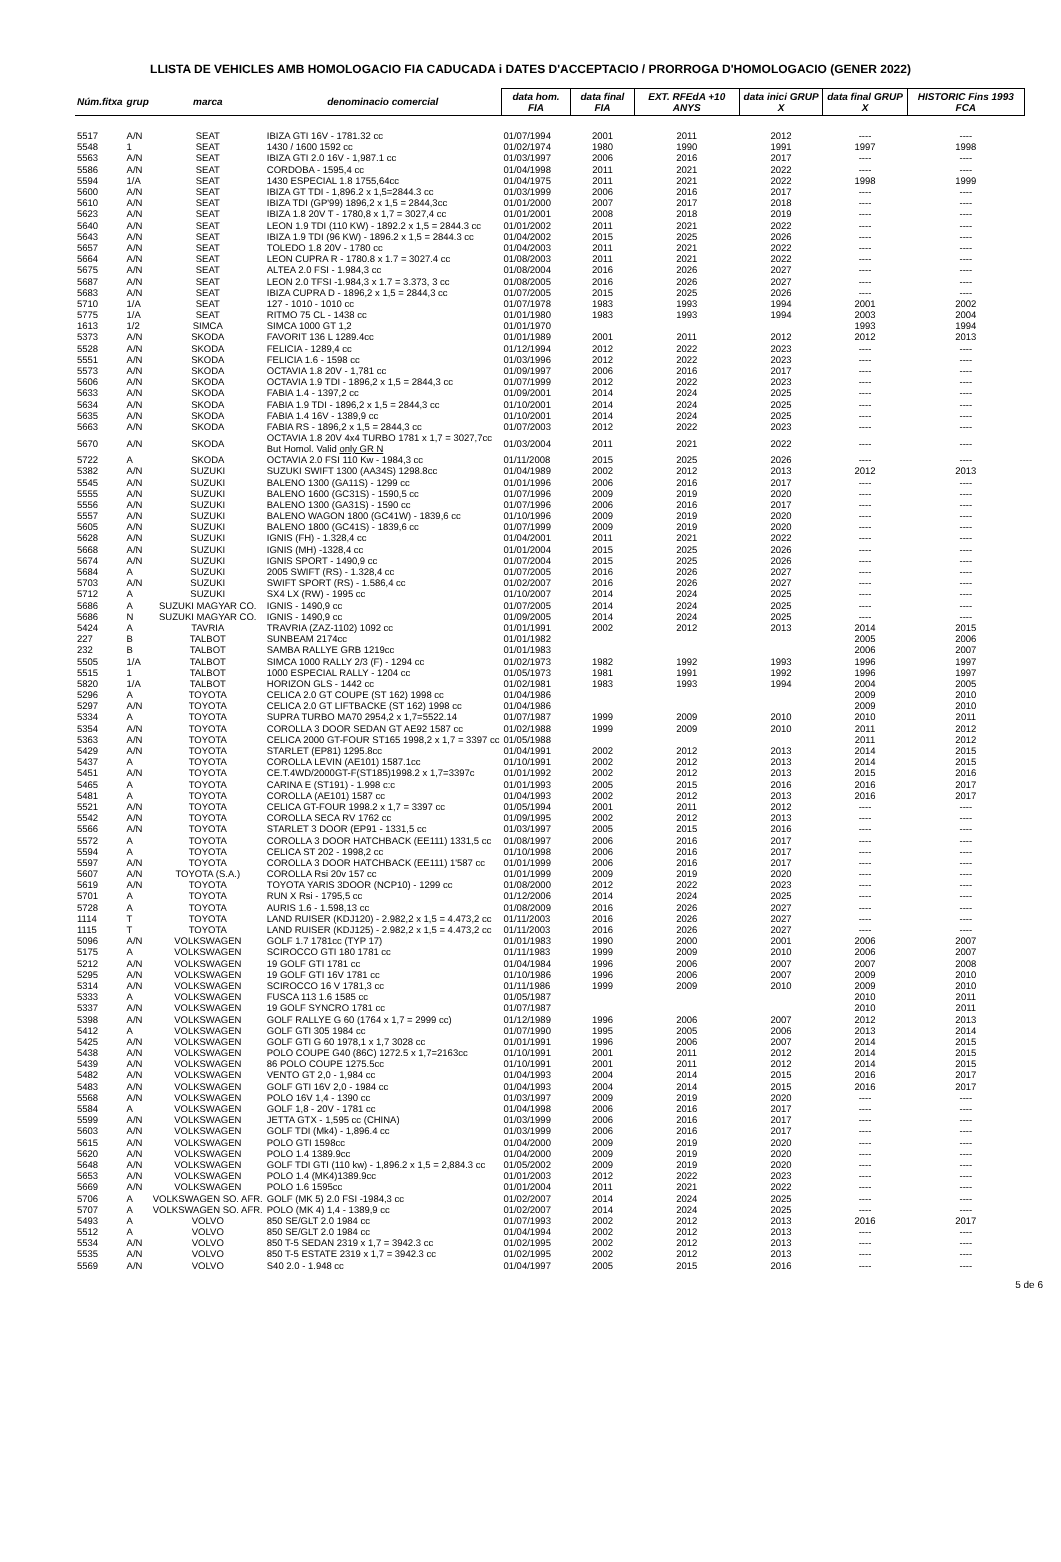LLISTA DE VEHICLES AMB HOMOLOGACIO FIA CADUCADA i DATES D'ACCEPTACIO / PRORROGA D'HOMOLOGACIO (GENER 2022)
| Núm.fitxa | grup | marca | denominacio comercial | data hom. FIA | data final FIA | EXT. RFEdA +10 ANYS | data inici GRUP X | data final GRUP X | HISTORIC Fins 1993 FCA |
| --- | --- | --- | --- | --- | --- | --- | --- | --- | --- |
| 5517 | A/N | SEAT | IBIZA GTI 16V - 1781.32 cc | 01/07/1994 | 2001 | 2011 | 2012 | ---- | ---- |
| 5548 | 1 | SEAT | 1430 / 1600 1592 cc | 01/02/1974 | 1980 | 1990 | 1991 | 1997 | 1998 |
| 5563 | A/N | SEAT | IBIZA GTI 2.0 16V - 1,987.1 cc | 01/03/1997 | 2006 | 2016 | 2017 | ---- | ---- |
| 5586 | A/N | SEAT | CORDOBA - 1595,4 cc | 01/04/1998 | 2011 | 2021 | 2022 | ---- | ---- |
| 5594 | 1/A | SEAT | 1430 ESPECIAL 1.8 1755,64cc | 01/04/1975 | 2011 | 2021 | 2022 | 1998 | 1999 |
| 5600 | A/N | SEAT | IBIZA GT TDI - 1,896.2 x 1,5=2844.3 cc | 01/03/1999 | 2006 | 2016 | 2017 | ---- | ---- |
| 5610 | A/N | SEAT | IBIZA TDI (GP'99) 1896,2 x 1,5 = 2844,3cc | 01/01/2000 | 2007 | 2017 | 2018 | ---- | ---- |
| 5623 | A/N | SEAT | IBIZA 1.8 20V T - 1780,8 x 1,7 = 3027,4 cc | 01/01/2001 | 2008 | 2018 | 2019 | ---- | ---- |
| 5640 | A/N | SEAT | LEON 1.9 TDI (110 KW) - 1892.2 x 1,5 = 2844.3 cc | 01/01/2002 | 2011 | 2021 | 2022 | ---- | ---- |
| 5643 | A/N | SEAT | IBIZA 1.9 TDI (96 KW) - 1896.2 x 1,5 = 2844.3 cc | 01/04/2002 | 2015 | 2025 | 2026 | ---- | ---- |
| 5657 | A/N | SEAT | TOLEDO 1.8 20V - 1780 cc | 01/04/2003 | 2011 | 2021 | 2022 | ---- | ---- |
| 5664 | A/N | SEAT | LEON CUPRA R - 1780.8 x 1.7 = 3027.4 cc | 01/08/2003 | 2011 | 2021 | 2022 | ---- | ---- |
| 5675 | A/N | SEAT | ALTEA 2.0 FSI - 1.984,3 cc | 01/08/2004 | 2016 | 2026 | 2027 | ---- | ---- |
| 5687 | A/N | SEAT | LEON 2.0 TFSI -1.984,3 x 1.7 = 3.373, 3 cc | 01/08/2005 | 2016 | 2026 | 2027 | ---- | ---- |
| 5683 | A/N | SEAT | IBIZA CUPRA D - 1896,2 x 1,5 = 2844,3 cc | 01/07/2005 | 2015 | 2025 | 2026 | ---- | ---- |
| 5710 | 1/A | SEAT | 127 - 1010 - 1010 cc | 01/07/1978 | 1983 | 1993 | 1994 | 2001 | 2002 |
| 5775 | 1/A | SEAT | RITMO 75 CL - 1438 cc | 01/01/1980 | 1983 | 1993 | 1994 | 2003 | 2004 |
| 1613 | 1/2 | SIMCA | SIMCA 1000 GT 1,2 | 01/01/1970 | | | | 1993 | 1994 |
| 5373 | A/N | SKODA | FAVORIT 136 L 1289.4cc | 01/01/1989 | 2001 | 2011 | 2012 | 2012 | 2013 |
| 5528 | A/N | SKODA | FELICIA - 1289,4 cc | 01/12/1994 | 2012 | 2022 | 2023 | ---- | ---- |
| 5551 | A/N | SKODA | FELICIA 1.6 - 1598 cc | 01/03/1996 | 2012 | 2022 | 2023 | ---- | ---- |
| 5573 | A/N | SKODA | OCTAVIA 1.8 20V - 1,781 cc | 01/09/1997 | 2006 | 2016 | 2017 | ---- | ---- |
| 5606 | A/N | SKODA | OCTAVIA 1.9 TDI - 1896,2 x 1,5 = 2844,3 cc | 01/07/1999 | 2012 | 2022 | 2023 | ---- | ---- |
| 5633 | A/N | SKODA | FABIA 1.4 - 1397,2 cc | 01/09/2001 | 2014 | 2024 | 2025 | ---- | ---- |
| 5634 | A/N | SKODA | FABIA 1.9 TDI - 1896,2 x 1,5 = 2844,3 cc | 01/10/2001 | 2014 | 2024 | 2025 | ---- | ---- |
| 5635 | A/N | SKODA | FABIA 1.4 16V - 1389,9 cc | 01/10/2001 | 2014 | 2024 | 2025 | ---- | ---- |
| 5663 | A/N | SKODA | FABIA RS - 1896,2 x 1,5 = 2844,3 cc | 01/07/2003 | 2012 | 2022 | 2023 | ---- | ---- |
| 5670 | A/N | SKODA | OCTAVIA 1.8 20V 4x4 TURBO 1781 x 1,7 = 3027,7cc But Homol. Valid only GR N | 01/03/2004 | 2011 | 2021 | 2022 | ---- | ---- |
| 5722 | A | SKODA | OCTAVIA 2.0 FSI 110 Kw - 1984,3 cc | 01/11/2008 | 2015 | 2025 | 2026 | ---- | ---- |
| 5382 | A/N | SUZUKI | SUZUKI SWIFT 1300 (AA34S) 1298.8cc | 01/04/1989 | 2002 | 2012 | 2013 | 2012 | 2013 |
| 5545 | A/N | SUZUKI | BALENO 1300 (GA11S) - 1299 cc | 01/01/1996 | 2006 | 2016 | 2017 | ---- | ---- |
| 5555 | A/N | SUZUKI | BALENO 1600 (GC31S) - 1590,5 cc | 01/07/1996 | 2009 | 2019 | 2020 | ---- | ---- |
| 5556 | A/N | SUZUKI | BALENO 1300 (GA31S) - 1590 cc | 01/07/1996 | 2006 | 2016 | 2017 | ---- | ---- |
| 5557 | A/N | SUZUKI | BALENO WAGON 1800 (GC41W) - 1839,6 cc | 01/10/1996 | 2009 | 2019 | 2020 | ---- | ---- |
| 5605 | A/N | SUZUKI | BALENO 1800 (GC41S) - 1839,6 cc | 01/07/1999 | 2009 | 2019 | 2020 | ---- | ---- |
| 5628 | A/N | SUZUKI | IGNIS (FH) - 1.328,4 cc | 01/04/2001 | 2011 | 2021 | 2022 | ---- | ---- |
| 5668 | A/N | SUZUKI | IGNIS (MH) -1328,4 cc | 01/01/2004 | 2015 | 2025 | 2026 | ---- | ---- |
| 5674 | A/N | SUZUKI | IGNIS SPORT - 1490,9 cc | 01/07/2004 | 2015 | 2025 | 2026 | ---- | ---- |
| 5684 | A | SUZUKI | 2005 SWIFT (RS) - 1.328,4 cc | 01/07/2005 | 2016 | 2026 | 2027 | ---- | ---- |
| 5703 | A/N | SUZUKI | SWIFT SPORT (RS) - 1.586,4 cc | 01/02/2007 | 2016 | 2026 | 2027 | ---- | ---- |
| 5712 | A | SUZUKI | SX4 LX (RW) - 1995 cc | 01/10/2007 | 2014 | 2024 | 2025 | ---- | ---- |
| 5686 | A | SUZUKI MAGYAR CO. | IGNIS - 1490,9 cc | 01/07/2005 | 2014 | 2024 | 2025 | ---- | ---- |
| 5686 | N | SUZUKI MAGYAR CO. | IGNIS - 1490,9 cc | 01/09/2005 | 2014 | 2024 | 2025 | ---- | ---- |
| 5424 | A | TAVRIA | TRAVRIA (ZAZ-1102) 1092 cc | 01/01/1991 | 2002 | 2012 | 2013 | 2014 | 2015 |
| 227 | B | TALBOT | SUNBEAM 2174cc | 01/01/1982 | | | | 2005 | 2006 |
| 232 | B | TALBOT | SAMBA RALLYE GRB 1219cc | 01/01/1983 | | | | 2006 | 2007 |
| 5505 | 1/A | TALBOT | SIMCA 1000 RALLY 2/3 (F) - 1294 cc | 01/02/1973 | 1982 | 1992 | 1993 | 1996 | 1997 |
| 5515 | 1 | TALBOT | 1000 ESPECIAL RALLY - 1204 cc | 01/05/1973 | 1981 | 1991 | 1992 | 1996 | 1997 |
| 5820 | 1/A | TALBOT | HORIZON GLS - 1442 cc | 01/02/1981 | 1983 | 1993 | 1994 | 2004 | 2005 |
| 5296 | A | TOYOTA | CELICA 2.0 GT COUPE (ST 162) 1998 cc | 01/04/1986 | | | | 2009 | 2010 |
| 5297 | A/N | TOYOTA | CELICA 2.0 GT LIFTBACKE (ST 162) 1998 cc | 01/04/1986 | | | | 2009 | 2010 |
| 5334 | A | TOYOTA | SUPRA TURBO MA70 2954,2 x 1,7=5522.14 | 01/07/1987 | 1999 | 2009 | 2010 | 2010 | 2011 |
| 5354 | A/N | TOYOTA | COROLLA 3 DOOR SEDAN GT AE92 1587 cc | 01/02/1988 | 1999 | 2009 | 2010 | 2011 | 2012 |
| 5363 | A/N | TOYOTA | CELICA 2000 GT-FOUR ST165 1998,2 x 1,7 = 3397 cc | 01/05/1988 | | | | 2011 | 2012 |
| 5429 | A/N | TOYOTA | STARLET (EP81) 1295.8cc | 01/04/1991 | 2002 | 2012 | 2013 | 2014 | 2015 |
| 5437 | A | TOYOTA | COROLLA LEVIN (AE101) 1587.1cc | 01/10/1991 | 2002 | 2012 | 2013 | 2014 | 2015 |
| 5451 | A/N | TOYOTA | CE.T.4WD/2000GT-F(ST185)1998.2 x 1,7=3397c | 01/01/1992 | 2002 | 2012 | 2013 | 2015 | 2016 |
| 5465 | A | TOYOTA | CARINA E (ST191) - 1.998 c:c | 01/01/1993 | 2005 | 2015 | 2016 | 2016 | 2017 |
| 5481 | A | TOYOTA | COROLLA (AE101) 1587 cc | 01/04/1993 | 2002 | 2012 | 2013 | 2016 | 2017 |
| 5521 | A/N | TOYOTA | CELICA GT-FOUR 1998.2 x 1,7 = 3397 cc | 01/05/1994 | 2001 | 2011 | 2012 | ---- | ---- |
| 5542 | A/N | TOYOTA | COROLLA SECA RV 1762 cc | 01/09/1995 | 2002 | 2012 | 2013 | ---- | ---- |
| 5566 | A/N | TOYOTA | STARLET 3 DOOR (EP91 - 1331,5 cc | 01/03/1997 | 2005 | 2015 | 2016 | ---- | ---- |
| 5572 | A | TOYOTA | COROLLA 3 DOOR HATCHBACK (EE111) 1331,5 cc | 01/08/1997 | 2006 | 2016 | 2017 | ---- | ---- |
| 5594 | A | TOYOTA | CELICA ST 202 - 1998,2 cc | 01/10/1998 | 2006 | 2016 | 2017 | ---- | ---- |
| 5597 | A/N | TOYOTA | COROLLA 3 DOOR HATCHBACK (EE111) 1'587 cc | 01/01/1999 | 2006 | 2016 | 2017 | ---- | ---- |
| 5607 | A/N | TOYOTA (S.A.) | COROLLA Rsi 20v 157 cc | 01/01/1999 | 2009 | 2019 | 2020 | ---- | ---- |
| 5619 | A/N | TOYOTA | TOYOTA YARIS 3DOOR (NCP10) - 1299 cc | 01/08/2000 | 2012 | 2022 | 2023 | ---- | ---- |
| 5701 | A | TOYOTA | RUN X Rsi - 1795,5 cc | 01/12/2006 | 2014 | 2024 | 2025 | ---- | ---- |
| 5728 | A | TOYOTA | AURIS 1.6 - 1.598,13 cc | 01/08/2009 | 2016 | 2026 | 2027 | ---- | ---- |
| 1114 | T | TOYOTA | LAND RUISER (KDJ120) - 2.982,2 x 1,5 = 4.473,2 cc | 01/11/2003 | 2016 | 2026 | 2027 | ---- | ---- |
| 1115 | T | TOYOTA | LAND RUISER (KDJ125) - 2.982,2 x 1,5 = 4.473,2 cc | 01/11/2003 | 2016 | 2026 | 2027 | ---- | ---- |
| 5096 | A/N | VOLKSWAGEN | GOLF 1.7 1781cc (TYP 17) | 01/01/1983 | 1990 | 2000 | 2001 | 2006 | 2007 |
| 5175 | A | VOLKSWAGEN | SCIROCCO GTI 180 1781 cc | 01/11/1983 | 1999 | 2009 | 2010 | 2006 | 2007 |
| 5212 | A/N | VOLKSWAGEN | 19 GOLF GTI 1781 cc | 01/04/1984 | 1996 | 2006 | 2007 | 2007 | 2008 |
| 5295 | A/N | VOLKSWAGEN | 19 GOLF GTI 16V 1781 cc | 01/10/1986 | 1996 | 2006 | 2007 | 2009 | 2010 |
| 5314 | A/N | VOLKSWAGEN | SCIROCCO 16 V 1781,3 cc | 01/11/1986 | 1999 | 2009 | 2010 | 2009 | 2010 |
| 5333 | A | VOLKSWAGEN | FUSCA 113 1.6 1585 cc | 01/05/1987 | | | | 2010 | 2011 |
| 5337 | A/N | VOLKSWAGEN | 19 GOLF SYNCRO 1781 cc | 01/07/1987 | | | | 2010 | 2011 |
| 5398 | A/N | VOLKSWAGEN | GOLF RALLYE G 60 (1764 x 1,7 = 2999 cc) | 01/12/1989 | 1996 | 2006 | 2007 | 2012 | 2013 |
| 5412 | A | VOLKSWAGEN | GOLF GTI 305 1984 cc | 01/07/1990 | 1995 | 2005 | 2006 | 2013 | 2014 |
| 5425 | A/N | VOLKSWAGEN | GOLF GTI G 60 1978,1 x 1,7 3028 cc | 01/01/1991 | 1996 | 2006 | 2007 | 2014 | 2015 |
| 5438 | A/N | VOLKSWAGEN | POLO COUPE G40 (86C) 1272.5 x 1,7=2163cc | 01/10/1991 | 2001 | 2011 | 2012 | 2014 | 2015 |
| 5439 | A/N | VOLKSWAGEN | 86 POLO COUPE 1275.5cc | 01/10/1991 | 2001 | 2011 | 2012 | 2014 | 2015 |
| 5482 | A/N | VOLKSWAGEN | VENTO GT 2,0 - 1,984 cc | 01/04/1993 | 2004 | 2014 | 2015 | 2016 | 2017 |
| 5483 | A/N | VOLKSWAGEN | GOLF GTI 16V 2,0 - 1984 cc | 01/04/1993 | 2004 | 2014 | 2015 | 2016 | 2017 |
| 5568 | A/N | VOLKSWAGEN | POLO 16V 1,4 - 1390 cc | 01/03/1997 | 2009 | 2019 | 2020 | ---- | ---- |
| 5584 | A | VOLKSWAGEN | GOLF 1,8 - 20V - 1781 cc | 01/04/1998 | 2006 | 2016 | 2017 | ---- | ---- |
| 5599 | A/N | VOLKSWAGEN | JETTA GTX - 1,595 cc (CHINA) | 01/03/1999 | 2006 | 2016 | 2017 | ---- | ---- |
| 5603 | A/N | VOLKSWAGEN | GOLF TDI (Mk4) - 1,896.4 cc | 01/03/1999 | 2006 | 2016 | 2017 | ---- | ---- |
| 5615 | A/N | VOLKSWAGEN | POLO GTI 1598cc | 01/04/2000 | 2009 | 2019 | 2020 | ---- | ---- |
| 5620 | A/N | VOLKSWAGEN | POLO 1.4 1389.9cc | 01/04/2000 | 2009 | 2019 | 2020 | ---- | ---- |
| 5648 | A/N | VOLKSWAGEN | GOLF TDI GTI (110 kw) - 1,896.2 x 1,5 = 2,884.3 cc | 01/05/2002 | 2009 | 2019 | 2020 | ---- | ---- |
| 5653 | A/N | VOLKSWAGEN | POLO 1.4 (MK4)1389.9cc | 01/01/2003 | 2012 | 2022 | 2023 | ---- | ---- |
| 5669 | A/N | VOLKSWAGEN | POLO 1.6 1595cc | 01/01/2004 | 2011 | 2021 | 2022 | ---- | ---- |
| 5706 | A | VOLKSWAGEN SO. AFR. | GOLF (MK 5) 2.0 FSI -1984,3 cc | 01/02/2007 | 2014 | 2024 | 2025 | ---- | ---- |
| 5707 | A | VOLKSWAGEN SO. AFR. | POLO (MK 4) 1,4 - 1389,9 cc | 01/02/2007 | 2014 | 2024 | 2025 | ---- | ---- |
| 5493 | A | VOLVO | 850 SE/GLT 2.0 1984 cc | 01/07/1993 | 2002 | 2012 | 2013 | 2016 | 2017 |
| 5512 | A | VOLVO | 850 SE/GLT 2.0 1984 cc | 01/04/1994 | 2002 | 2012 | 2013 | ---- | ---- |
| 5534 | A/N | VOLVO | 850 T-5 SEDAN 2319 x 1,7 = 3942.3 cc | 01/02/1995 | 2002 | 2012 | 2013 | ---- | ---- |
| 5535 | A/N | VOLVO | 850 T-5 ESTATE 2319 x 1,7 = 3942.3 cc | 01/02/1995 | 2002 | 2012 | 2013 | ---- | ---- |
| 5569 | A/N | VOLVO | S40 2.0 - 1.948 cc | 01/04/1997 | 2005 | 2015 | 2016 | ---- | ---- |
5 de 6